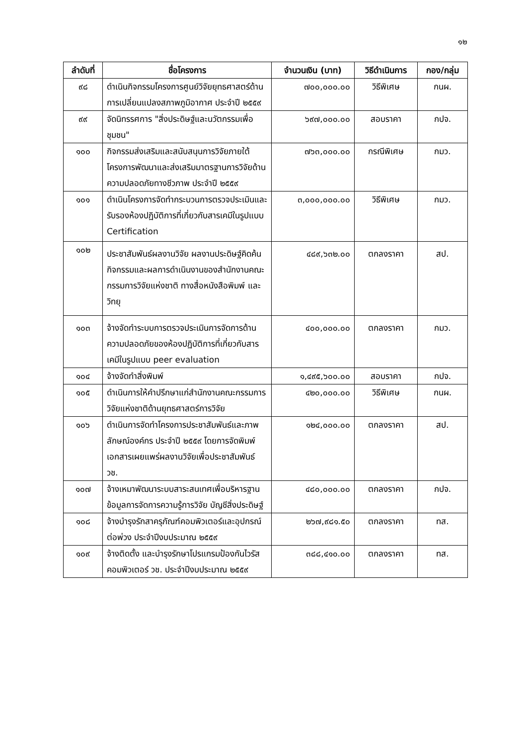๑๒
| ลำดับที่ | ชื่อโครงการ | จำนวนเงิน (บาท) | วิธีดำเนินการ | กอง/กลุ่ม |
| --- | --- | --- | --- | --- |
| ๙๘ | ดำเนินกิจกรรมโครงการศูนย์วิจัยยุทธศาสตร์ด้านการเปลี่ยนแปลงสภาพภูมิอากาศ ประจำปี ๒๕๕๙ | ๗๐๐,๐๐๐.๐๐ | วิธีพิเศษ | กนผ. |
| ๙๙ | จัดนิทรรศการ "สิ่งประดิษฐ์และนวัตกรรมเพื่อชุมชน" | ๖๙๗,๐๐๐.๐๐ | สอบราคา | กปจ. |
| ๑๐๐ | กิจกรรมส่งเสริมและสนับสนุนการวิจัยภายใต้โครงการพัฒนาและส่งเสริมมาตรฐานการวิจัยด้านความปลอดภัยทางชีวภาพ ประจำปี ๒๕๕๙ | ๗๖๓,๐๐๐.๐๐ | กรณีพิเศษ | กมว. |
| ๑๐๑ | ดำเนินโครงการจัดทำกระบวนการตรวจประเมินและรับรองห้องปฏิบัติการที่เกี่ยวกับสารเคมีในรูปแบบ Certification | ๓,๐๐๐,๐๐๐.๐๐ | วิธีพิเศษ | กมว. |
| ๑๐๒ | ประชาสัมพันธ์ผลงานวิจัย ผลงานประดิษฐ์คิดค้น กิจกรรมและผลการดำเนินงานของสำนักงานคณะกรรมการวิจัยแห่งชาติ ทางสื่อหนังสือพิมพ์ และวิทยุ | ๔๘๙,๖๓๒.๐๐ | ตกลงราคา | สป. |
| ๑๐๓ | จ้างจัดทำระบบการตรวจประเมินการจัดการด้านความปลอดภัยของห้องปฏิบัติการที่เกี่ยวกับสารเคมีในรูปแบบ peer evaluation | ๔๐๐,๐๐๐.๐๐ | ตกลงราคา | กมว. |
| ๑๐๔ | จ้างจัดทำสิ่งพิมพ์ | ๑,๔๙๕,๖๐๐.๐๐ | สอบราคา | กปจ. |
| ๑๐๕ | ดำเนินการให้คำปรึกษาแก่สำนักงานคณะกรรมการวิจัยแห่งชาติด้านยุทธศาสตร์การวิจัย | ๔๒๐,๐๐๐.๐๐ | วิธีพิเศษ | กนผ. |
| ๑๐๖ | ดำเนินการจัดทำโครงการประชาสัมพันธ์และภาพลักษณ์องค์กร ประจำปี ๒๕๕๙ โดยการจัดพิมพ์เอกสารเผยแพร่ผลงานวิจัยเพื่อประชาสัมพันธ์ วช. | ๑๒๔,๐๐๐.๐๐ | ตกลงราคา | สป. |
| ๑๐๗ | จ้างเหมาพัฒนาระบบสาระสนเทศเพื่อบริหารฐานข้อมูลการจัดการความรู้การวิจัย บัญชีสิ่งประดิษฐ์ | ๔๘๐,๐๐๐.๐๐ | ตกลงราคา | กปจ. |
| ๑๐๘ | จ้างบำรุงรักสาครุภัณฑ์คอมพิวเตอร์และอุปกรณ์ต่อพ่วง ประจำปีงบประมาณ ๒๕๕๙ | ๒๖๗,๙๘๑.๕๐ | ตกลงราคา | ทส. |
| ๑๐๙ | จ้างติดตั้ง และบำรุงรักษาโปรแกรมป้องกันไวรัสคอมพิวเตอร์ วช. ประจำปีงบประมาณ ๒๕๕๙ | ๓๘๘,๔๑๐.๐๐ | ตกลงราคา | ทส. |